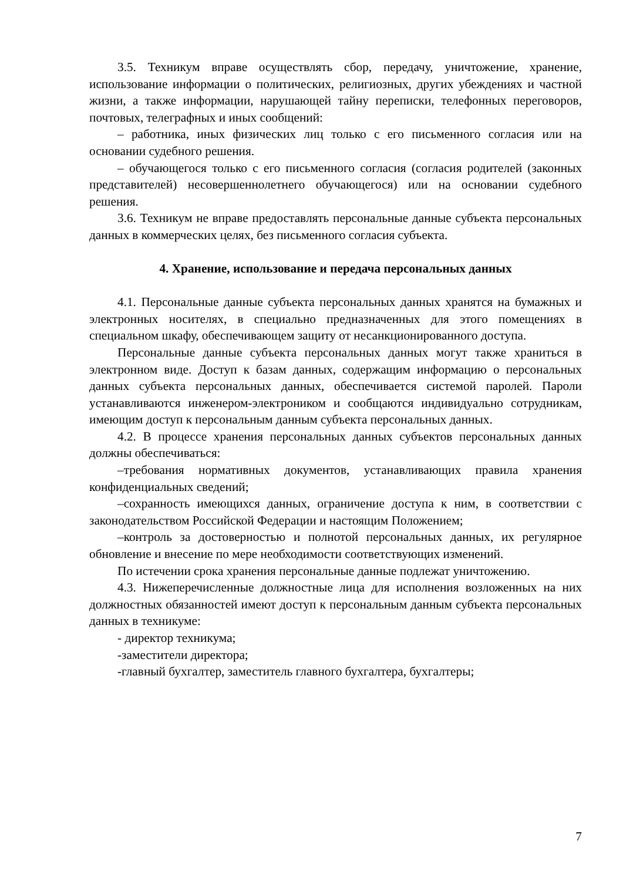3.5. Техникум вправе осуществлять сбор, передачу, уничтожение, хранение, использование информации о политических, религиозных, других убеждениях и частной жизни, а также информации, нарушающей тайну переписки, телефонных переговоров, почтовых, телеграфных и иных сообщений:
– работника, иных физических лиц только с его письменного согласия или на основании судебного решения.
– обучающегося только с его письменного согласия (согласия родителей (законных представителей) несовершеннолетнего обучающегося) или на основании судебного решения.
3.6. Техникум не вправе предоставлять персональные данные субъекта персональных данных в коммерческих целях, без письменного согласия субъекта.
4. Хранение, использование и передача персональных данных
4.1. Персональные данные субъекта персональных данных хранятся на бумажных и электронных носителях, в специально предназначенных для этого помещениях в специальном шкафу, обеспечивающем защиту от несанкционированного доступа.
Персональные данные субъекта персональных данных могут также храниться в электронном виде. Доступ к базам данных, содержащим информацию о персональных данных субъекта персональных данных, обеспечивается системой паролей. Пароли устанавливаются инженером-электроником и сообщаются индивидуально сотрудникам, имеющим доступ к персональным данным субъекта персональных данных.
4.2. В процессе хранения персональных данных субъектов персональных данных должны обеспечиваться:
–требования нормативных документов, устанавливающих правила хранения конфиденциальных сведений;
–сохранность имеющихся данных, ограничение доступа к ним, в соответствии с законодательством Российской Федерации и настоящим Положением;
–контроль за достоверностью и полнотой персональных данных, их регулярное обновление и внесение по мере необходимости соответствующих изменений.
По истечении срока хранения персональные данные подлежат уничтожению.
4.3. Нижеперечисленные должностные лица для исполнения возложенных на них должностных обязанностей имеют доступ к персональным данным субъекта персональных данных в техникуме:
- директор техникума;
-заместители директора;
-главный бухгалтер, заместитель главного бухгалтера, бухгалтеры;
7